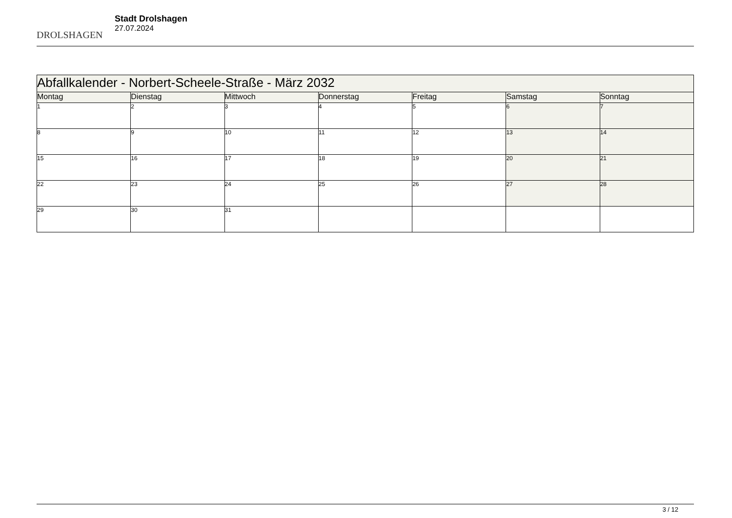DROLSHAGEN
Stadt Drolshagen
27.07.2024
| Abfallkalender - Norbert-Scheele-Straße - März 2032 | | | | | | |
| --- | --- | --- | --- | --- | --- | --- |
| Montag | Dienstag | Mittwoch | Donnerstag | Freitag | Samstag | Sonntag |
| 1 | 2 | 3 | 4 | 5 | 6 | 7 |
| 8 | 9 | 10 | 11 | 12 | 13 | 14 |
| 15 | 16 | 17 | 18 | 19 | 20 | 21 |
| 22 | 23 | 24 | 25 | 26 | 27 | 28 |
| 29 | 30 | 31 | | | | |
3 / 12